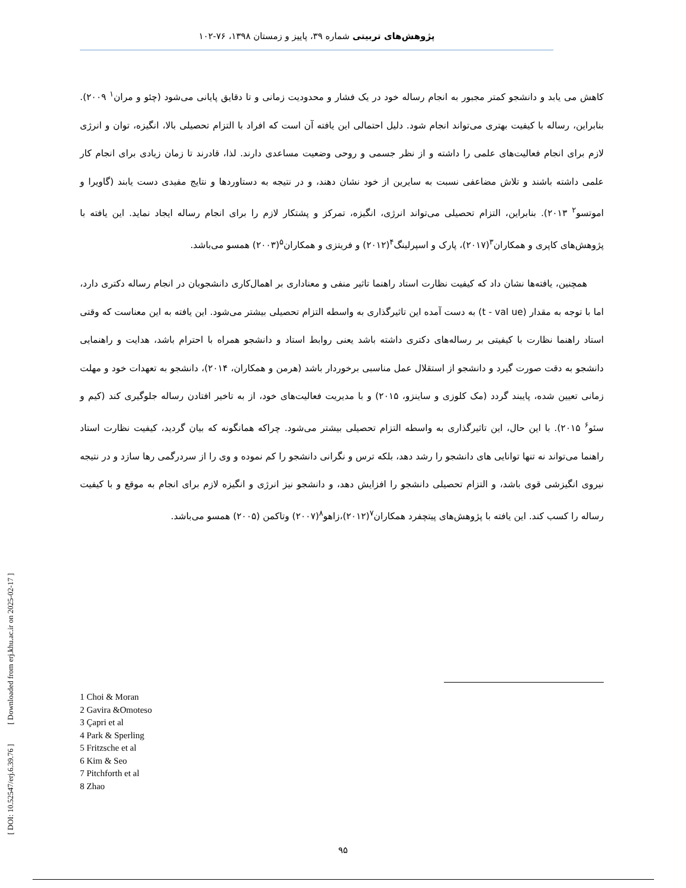پژوهش‌های تربیتی شماره ۳۹، پاییز و زمستان ۱۳۹۸، ۷۶-۱۰۲
کاهش می یابد و دانشجو کمتر مجبور به انجام رساله خود در یک فشار و محدودیت زمانی و تا دقایق پایانی می‌شود (چئو و مران<sup>۱</sup> ۲۰۰۹). بنابراین، رساله با کیفیت بهتری می‌تواند انجام شود. دلیل احتمالی این یافته آن است که افراد با التزام تحصیلی بالا، انگیزه، توان و انرژی لازم برای انجام فعالیت‌های علمی را داشته و از نظر جسمی و روحی وضعیت مساعدی دارند. لذا، قادرند تا زمان زیادی برای انجام کار علمی داشته باشند و تلاش مضاعفی نسبت به سایرین از خود نشان دهند، و در نتیجه به دستاوردها و نتایج مفیدی دست یابند (گاویرا و اموتسو<sup>۲</sup> ۲۰۱۳). بنابراین، التزام تحصیلی می‌تواند انرژی، انگیزه، تمرکز و پشتکار لازم را برای انجام رساله ایجاد نماید. این یافته با پژوهش‌های کاپری و همکاران<sup>۳</sup>(۲۰۱۷)، پارک و اسپرلینگ<sup>۴</sup>(۲۰۱۲) و فریتزی و همکاران<sup>۵</sup>(۲۰۰۳) همسو می‌باشد.
همچنین، یافته‌ها نشان داد که کیفیت نظارت استاد راهنما تاثیر منفی و معناداری بر اهمال‌کاری دانشجویان در انجام رساله دکتری دارد، اما با توجه به مقدار (t - val ue) به دست آمده این تاثیرگذاری به واسطه التزام تحصیلی بیشتر می‌شود. این یافته به این معناست که وقتی استاد راهنما نظارت با کیفیتی بر رساله‌های دکتری داشته باشد یعنی روابط استاد و دانشجو همراه با احترام باشد، هدایت و راهنمایی دانشجو به دقت صورت گیرد و دانشجو از استقلال عمل مناسبی برخوردار باشد (هرمن و همکاران، ۲۰۱۴)، دانشجو به تعهدات خود و مهلت زمانی تعیین شده، پایبند گردد (مک کلوزی و ساینزو، ۲۰۱۵) و با مدیریت فعالیت‌های خود، از به تاخیر افتادن رساله جلوگیری کند (کیم و سئو<sup>۶</sup> ۲۰۱۵). با این حال، این تاثیرگذاری به واسطه التزام تحصیلی بیشتر می‌شود. چراکه همانگونه که بیان گردید، کیفیت نظارت استاد راهنما می‌تواند نه تنها توانایی های دانشجو را رشد دهد، بلکه ترس و نگرانی دانشجو را کم نموده و وی را از سردرگمی رها سازد و در نتیجه نیروی انگیزشی قوی باشد، و التزام تحصیلی دانشجو را افزایش دهد، و دانشجو نیز انرژی و انگیزه لازم برای انجام به موقع و با کیفیت رساله را کسب کند. این یافته با پژوهش‌های پیتچفرد همکاران<sup>۷</sup>(۲۰۱۲)،زاهو<sup>۸</sup>(۲۰۰۷) وتاکمن (۲۰۰۵) همسو می‌باشد.
1 Choi & Moran
2 Gavira &Omoteso
3 Çapri et al
4 Park & Sperling
5 Fritzsche et al
6 Kim & Seo
7 Pitchforth et al
8 Zhao
[ DOI: 10.52547/erj.6.39.76 ] [ Downloaded from erj.khu.ac.ir on 2025-02-17 ]
۹۵